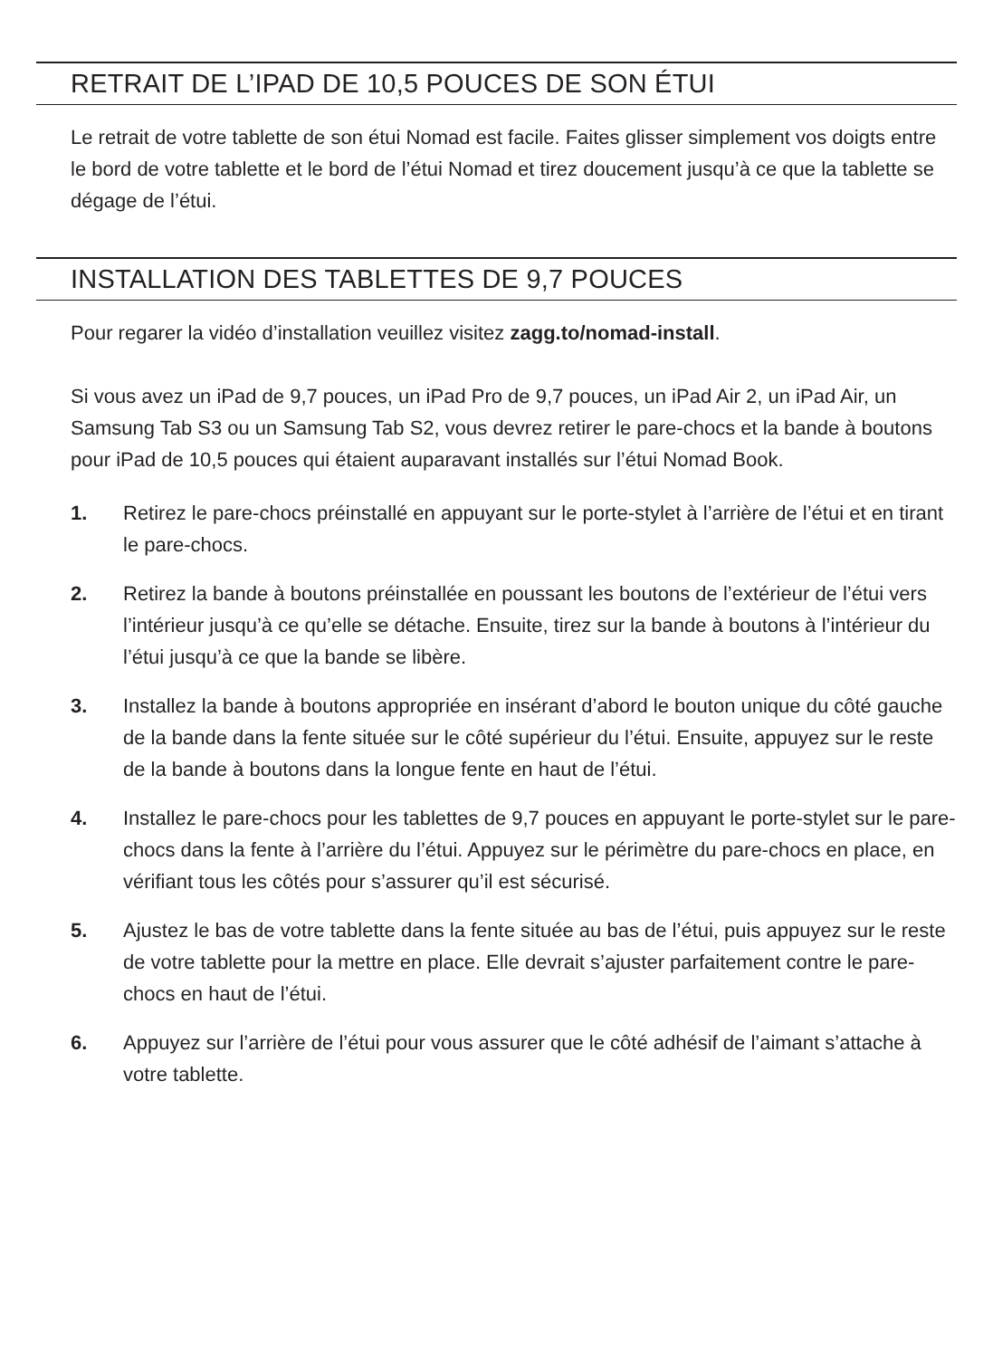RETRAIT DE L’IPAD DE 10,5 POUCES DE SON ÉTUI
Le retrait de votre tablette de son étui Nomad est facile. Faites glisser simplement vos doigts entre le bord de votre tablette et le bord de l’étui Nomad et tirez doucement jusqu’à ce que la tablette se dégage de l’étui.
INSTALLATION DES TABLETTES DE 9,7 POUCES
Pour regarer la vidéo d’installation veuillez visitez zagg.to/nomad-install.
Si vous avez un iPad de 9,7 pouces, un iPad Pro de 9,7 pouces, un iPad Air 2, un iPad Air, un Samsung Tab S3 ou un Samsung Tab S2, vous devrez retirer le pare-chocs et la bande à boutons pour iPad de 10,5 pouces qui étaient auparavant installés sur l’étui Nomad Book.
1. Retirez le pare-chocs préinstallé en appuyant sur le porte-stylet à l’arrière de l’étui et en tirant le pare-chocs.
2. Retirez la bande à boutons préinstallée en poussant les boutons de l’extérieur de l’étui vers l’intérieur jusqu’à ce qu’elle se détache. Ensuite, tirez sur la bande à boutons à l’intérieur du l’étui jusqu’à ce que la bande se libère.
3. Installez la bande à boutons appropriée en insérant d’abord le bouton unique du côté gauche de la bande dans la fente située sur le côté supérieur du l’étui. Ensuite, appuyez sur le reste de la bande à boutons dans la longue fente en haut de l’étui.
4. Installez le pare-chocs pour les tablettes de 9,7 pouces en appuyant le porte-stylet sur le pare-chocs dans la fente à l’arrière du l’étui. Appuyez sur le périmètre du pare-chocs en place, en vérifiant tous les côtés pour s’assurer qu’il est sécurisé.
5. Ajustez le bas de votre tablette dans la fente située au bas de l’étui, puis appuyez sur le reste de votre tablette pour la mettre en place. Elle devrait s’ajuster parfaitement contre le pare-chocs en haut de l’étui.
6. Appuyez sur l’arrière de l’étui pour vous assurer que le côté adhésif de l’aimant s’attache à votre tablette.